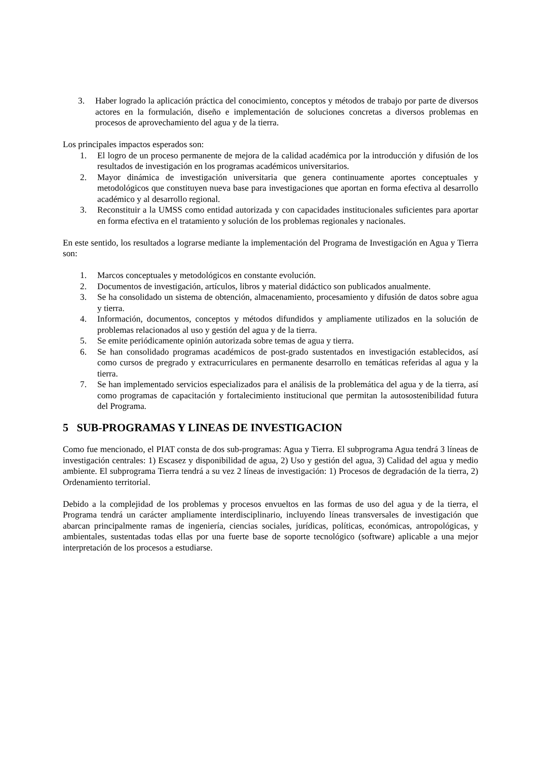3. Haber logrado la aplicación práctica del conocimiento, conceptos y métodos de trabajo por parte de diversos actores en la formulación, diseño e implementación de soluciones concretas a diversos problemas en procesos de aprovechamiento del agua y de la tierra.
Los principales impactos esperados son:
1. El logro de un proceso permanente de mejora de la calidad académica por la introducción y difusión de los resultados de investigación en los programas académicos universitarios.
2. Mayor dinámica de investigación universitaria que genera continuamente aportes conceptuales y metodológicos que constituyen nueva base para investigaciones que aportan en forma efectiva al desarrollo académico y al desarrollo regional.
3. Reconstituir a la UMSS como entidad autorizada y con capacidades institucionales suficientes para aportar en forma efectiva en el tratamiento y solución de los problemas regionales y nacionales.
En este sentido, los resultados a lograrse mediante la implementación del Programa de Investigación en Agua y Tierra son:
1. Marcos conceptuales y metodológicos en constante evolución.
2. Documentos de investigación, artículos, libros y material didáctico son publicados anualmente.
3. Se ha consolidado un sistema de obtención, almacenamiento, procesamiento y difusión de datos sobre agua y tierra.
4. Información, documentos, conceptos y métodos difundidos y ampliamente utilizados en la solución de problemas relacionados al uso y gestión del agua y de la tierra.
5. Se emite periódicamente opinión autorizada sobre temas de agua y tierra.
6. Se han consolidado programas académicos de post-grado sustentados en investigación establecidos, así como cursos de pregrado y extracurriculares en permanente desarrollo en temáticas referidas al agua y la tierra.
7. Se han implementado servicios especializados para el análisis de la problemática del agua y de la tierra, así como programas de capacitación y fortalecimiento institucional que permitan la autosostenibilidad futura del Programa.
5 SUB-PROGRAMAS Y LINEAS DE INVESTIGACION
Como fue mencionado, el PIAT consta de dos sub-programas: Agua y Tierra. El subprograma Agua tendrá 3 líneas de investigación centrales: 1) Escasez y disponibilidad de agua, 2) Uso y gestión del agua, 3) Calidad del agua y medio ambiente. El subprograma Tierra tendrá a su vez 2 líneas de investigación: 1) Procesos de degradación de la tierra, 2) Ordenamiento territorial.
Debido a la complejidad de los problemas y procesos envueltos en las formas de uso del agua y de la tierra, el Programa tendrá un carácter ampliamente interdisciplinario, incluyendo líneas transversales de investigación que abarcan principalmente ramas de ingeniería, ciencias sociales, jurídicas, políticas, económicas, antropológicas, y ambientales, sustentadas todas ellas por una fuerte base de soporte tecnológico (software) aplicable a una mejor interpretación de los procesos a estudiarse.